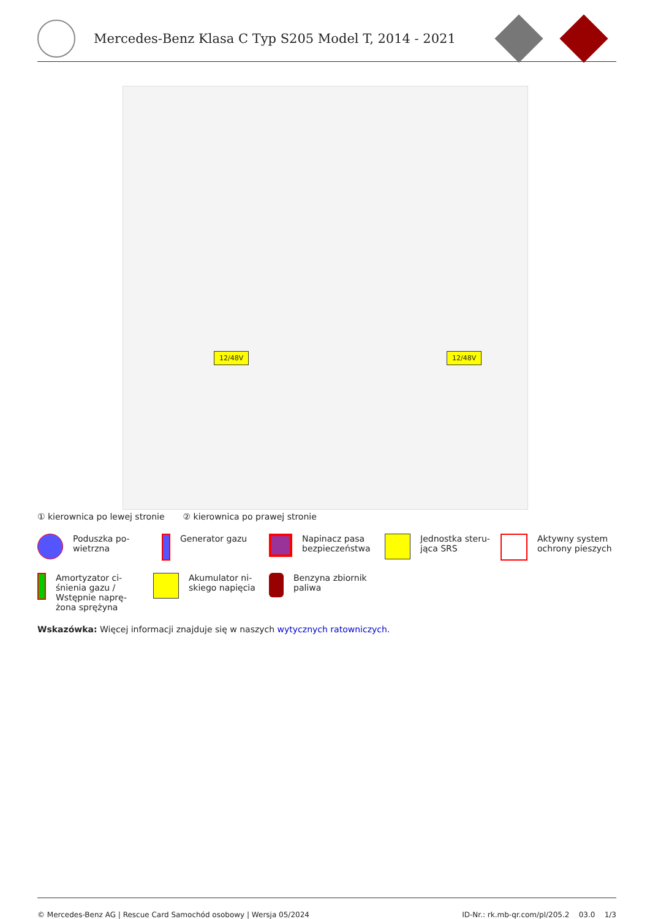Mercedes-Benz Klasa C Typ S205 Model T, 2014 - 2021
12/48V 12/48V
① kierownica po lewej stronie ② kierownica po prawej stronie
Poduszka po-
wietrzna
Generator gazu Napinacz pasa
bezpieczeństwa
Jednostka steru-
jąca SRS
Aktywny system
ochrony pieszych
Amortyzator ci-
śnienia gazu /
Wstępnie naprę-
żona sprężyna
Akumulator ni-
skiego napięcia
Benzyna zbiornik
paliwa
Wskazówka: Więcej informacji znajduje się w naszych wytycznych ratowniczych.
© Mercedes-Benz AG | Rescue Card Samochód osobowy | Wersja 05/2024 ID-Nr.: rk.mb-qr.com/pl/205.2 03.0 1/3